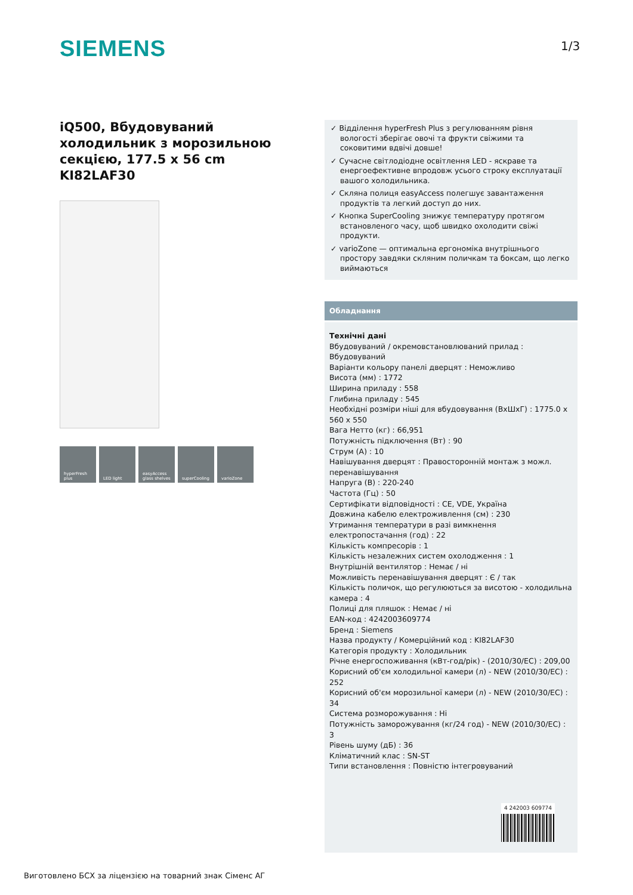SIEMENS 1/3
iQ500, Вбудовуваний холодильник з морозильною секцією, 177.5 x 56 cm
KI82LAF30
hyperFresh plus
LED light easyAccess glass shelves
superCooling varioZone
✓ Відділення hyperFresh Plus з регулюванням рівня вологості зберігає овочі та фрукти свіжими та соковитими вдвічі довше!
✓ Сучасне світлодіодне освітлення LED - яскраве та енергоефективне впродовж усього строку експлуатації вашого холодильника.
✓ Скляна полиця easyAccess полегшує завантаження продуктів та легкий доступ до них.
✓ Кнопка SuperCooling знижує температуру протягом встановленого часу, щоб швидко охолодити свіжі продукти.
✓ varioZone — оптимальна ергономіка внутрішнього простору завдяки скляним поличкам та боксам, що легко виймаються
Обладнання
Технічні дані
Вбудовуваний / окремовстановлюваний прилад : Вбудовуваний
Варіанти кольору панелі дверцят : Неможливо
Висота (мм) : 1772
Ширина приладу : 558
Глибина приладу : 545
Необхідні розміри ніші для вбудовування (ВхШхГ) : 1775.0 x 560 x 550
Вага Нетто (кг) : 66,951
Потужність підключення (Вт) : 90
Струм (A) : 10
Навішування дверцят : Правосторонній монтаж з можл. перенавішування
Напруга (В) : 220-240
Частота (Гц) : 50
Сертифікати відповідності : CE, VDE, Україна
Довжина кабелю електроживлення (см) : 230
Утримання температури в разі вимкнення електропостачання (год) : 22
Кількість компресорів : 1
Кількість незалежних систем охолодження : 1
Внутрішній вентилятор : Немає / ні
Можливість перенавішування дверцят : Є / так
Кількість поличок, що регулюються за висотою - холодильна камера : 4
Полиці для пляшок : Немає / ні
EAN-код : 4242003609774
Бренд : Siemens
Назва продукту / Комерційний код : KI82LAF30
Категорія продукту : Холодильник
Річне енергоспоживання (кВт-год/рік) - (2010/30/ЕС) : 209,00
Корисний об'єм холодильної камери (л) - NEW (2010/30/EC) : 252
Корисний об'єм морозильної камери (л) - NEW (2010/30/EC) : 34
Система розморожування : Ні
Потужність заморожування (кг/24 год) - NEW (2010/30/EC) : 3
Рівень шуму (дБ) : 36
Кліматичний клас : SN-ST
Типи встановлення : Повністю інтегровуваний
4 242003 609774
Виготовлено БСХ за ліцензією на товарний знак Сіменс АГ